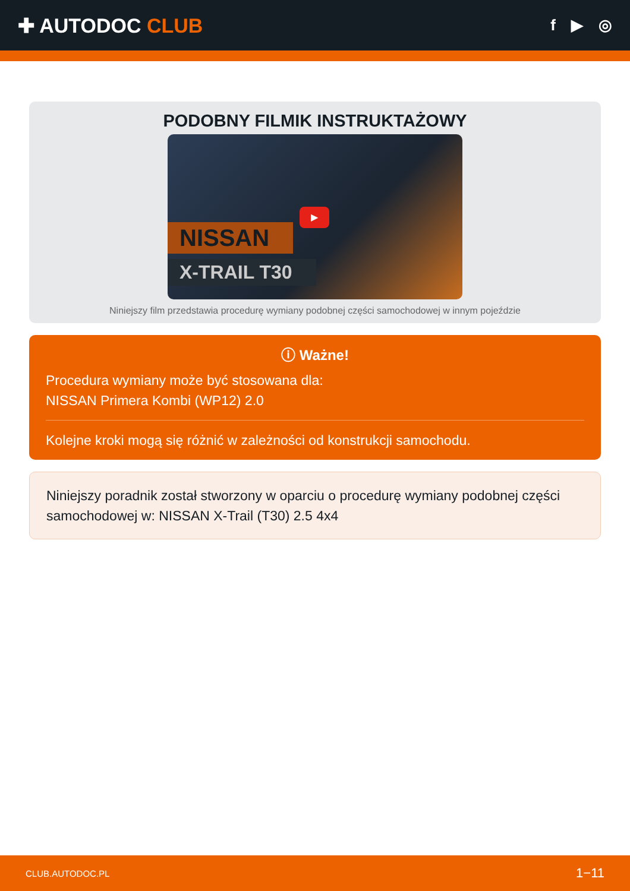✚ AUTODOC CLUB
f ▶ ◎
PODOBNY FILMIK INSTRUKTAŻOWY
▶
NISSAN
X-TRAIL T30
Niniejszy film przedstawia procedurę wymiany podobnej części samochodowej w innym pojeździe
ⓘ Ważne!
Procedura wymiany może być stosowana dla:
NISSAN Primera Kombi (WP12) 2.0
Kolejne kroki mogą się różnić w zależności od konstrukcji samochodu.
Niniejszy poradnik został stworzony w oparciu o procedurę wymiany podobnej części samochodowej w: NISSAN X-Trail (T30) 2.5 4x4
CLUB.AUTODOC.PL 1−11